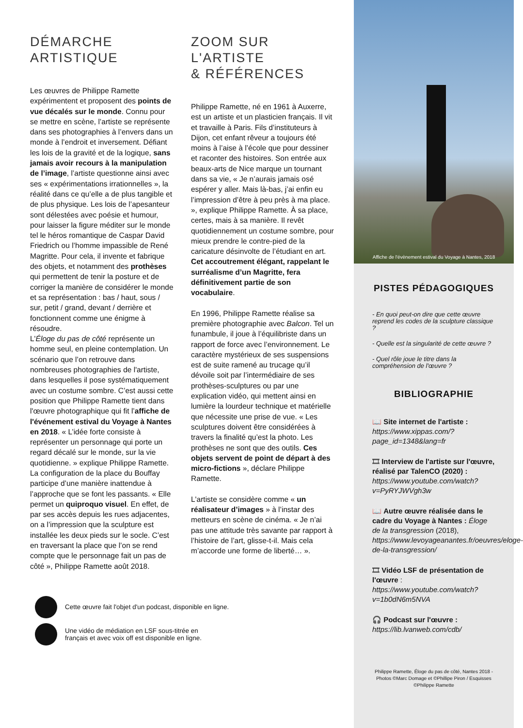DÉMARCHE
ARTISTIQUE
Les œuvres de Philippe Ramette expérimentent et proposent des points de vue décalés sur le monde. Connu pour se mettre en scène, l’artiste se représente dans ses photographies à l’envers dans un monde à l’endroit et inversement. Défiant les lois de la gravité et de la logique, sans jamais avoir recours à la manipulation de l’image, l’artiste questionne ainsi avec ses « expérimentations irrationnelles », la réalité dans ce qu’elle a de plus tangible et de plus physique. Les lois de l’apesanteur sont délestées avec poésie et humour, pour laisser la figure méditer sur le monde tel le héros romantique de Caspar David Friedrich ou l’homme impassible de René Magritte. Pour cela, il invente et fabrique des objets, et notamment des prothèses qui permettent de tenir la posture et de corriger la manière de considérer le monde et sa représentation : bas / haut, sous / sur, petit / grand, devant / derrière et fonctionnent comme une énigme à résoudre.
L'Éloge du pas de côté représente un homme seul, en pleine contemplation. Un scénario que l’on retrouve dans nombreuses photographies de l'artiste, dans lesquelles il pose systématiquement avec un costume sombre. C’est aussi cette position que Philippe Ramette tient dans l'œuvre photographique qui fit l’affiche de l'événement estival du Voyage à Nantes en 2018. « L’idée forte consiste à représenter un personnage qui porte un regard décalé sur le monde, sur la vie quotidienne. » explique Philippe Ramette. La configuration de la place du Bouffay participe d’une manière inattendue à l’approche que se font les passants. « Elle permet un quiproquo visuel. En effet, de par ses accès depuis les rues adjacentes, on a l’impression que la sculpture est installée les deux pieds sur le socle. C’est en traversant la place que l’on se rend compte que le personnage fait un pas de côté », Philippe Ramette août 2018.
ZOOM SUR
L'ARTISTE
& RÉFÉRENCES
Philippe Ramette, né en 1961 à Auxerre, est un artiste et un plasticien français. Il vit et travaille à Paris. Fils d’instituteurs à Dijon, cet enfant rêveur a toujours été moins à l’aise à l’école que pour dessiner et raconter des histoires. Son entrée aux beaux-arts de Nice marque un tournant dans sa vie, « Je n’aurais jamais osé espérer y aller. Mais là-bas, j’ai enfin eu l’impression d’être à peu près à ma place. », explique Philippe Ramette. À sa place, certes, mais à sa manière. Il revêt quotidiennement un costume sombre, pour mieux prendre le contre-pied de la caricature désinvolte de l’étudiant en art. Cet accoutrement élégant, rappelant le surréalisme d’un Magritte, fera définitivement partie de son vocabulaire.
En 1996, Philippe Ramette réalise sa première photographie avec Balcon. Tel un funambule, il joue à l’équilibriste dans un rapport de force avec l’environnement. Le caractère mystérieux de ses suspensions est de suite ramené au trucage qu’il dévoile soit par l’intermédiaire de ses prothèses-sculptures ou par une explication vidéo, qui mettent ainsi en lumière la lourdeur technique et matérielle que nécessite une prise de vue. « Les sculptures doivent être considérées à travers la finalité qu’est la photo. Les prothèses ne sont que des outils. Ces objets servent de point de départ à des micro-fictions », déclare Philippe Ramette.
L'artiste se considère comme « un réalisateur d’images » à l’instar des metteurs en scène de cinéma. « Je n’ai pas une attitude très savante par rapport à l’histoire de l’art, glisse-t-il. Mais cela m’accorde une forme de liberté… ».
Cette œuvre fait l'objet d'un podcast, disponible en ligne.
Une vidéo de médiation en LSF sous-titrée en
français et avec voix off est disponible en ligne.
Affiche de l'évènement estival du Voyage à Nantes, 2018
PISTES PÉDAGOGIQUES
- En quoi peut-on dire que cette œuvre reprend les codes de la sculpture classique ?
- Quelle est la singularité de cette œuvre ?
- Quel rôle joue le titre dans la compréhension de l'œuvre ?
BIBLIOGRAPHIE
📖 Site internet de l'artiste :
https://www.xippas.com/?page_id=1348&lang=fr
🎞 Interview de l'artiste sur l'œuvre, réalisé par TalenCO (2020) :
https://www.youtube.com/watch?v=PyRYJWVgh3w
📖 Autre œuvre réalisée dans le cadre du Voyage à Nantes : Éloge de la transgression (2018), https://www.levoyageanantes.fr/oeuvres/eloge-de-la-transgression/
🎞 Vidéo LSF de présentation de l'œuvre :
https://www.youtube.com/watch?v=1b0dN6m5NVA
🎧 Podcast sur l'œuvre :
https://lib.lvanweb.com/cdb/
Philippe Ramette, Éloge du pas de côté, Nantes 2018 - Photos ©Marc Domage et ©Phillipe Piron / Esquisses ©Philippe Ramette